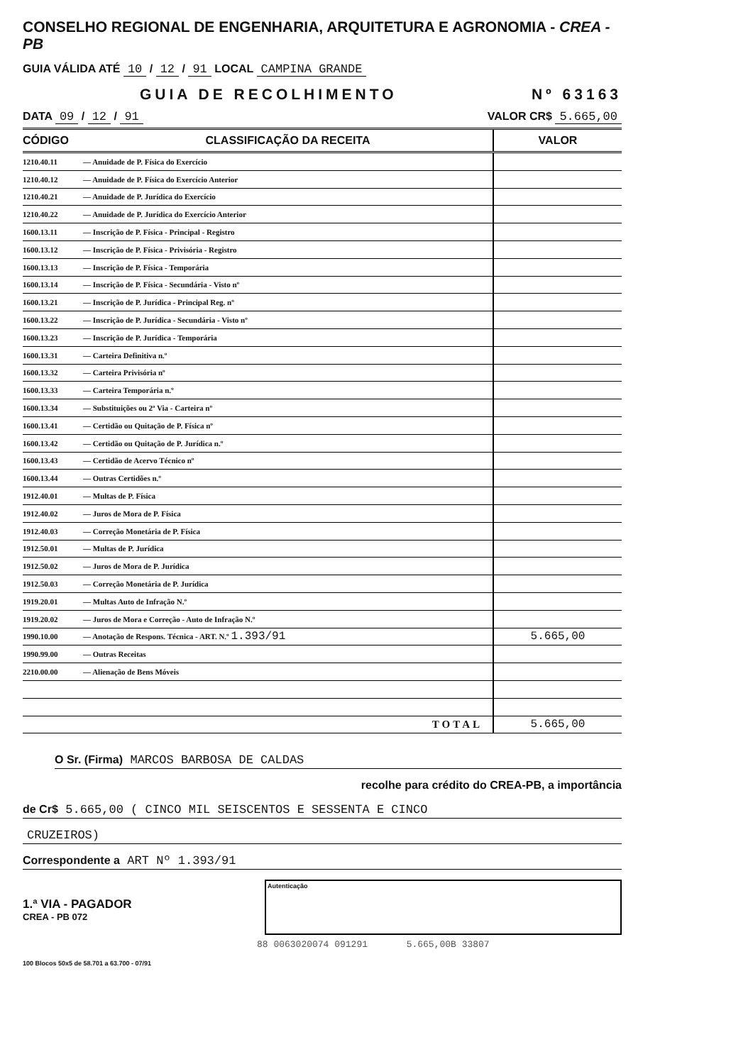CONSELHO REGIONAL DE ENGENHARIA, ARQUITETURA E AGRONOMIA - CREA - PB
GUIA VÁLIDA ATÉ 10 / 12 / 91 LOCAL CAMPINA GRANDE
GUIA DE RECOLHIMENTO Nº 63163
DATA 09 / 12 / 91 VALOR CR$ 5.665,00
| CÓDIGO | CLASSIFICAÇÃO DA RECEITA | VALOR |
| --- | --- | --- |
| 1210.40.11 | — Anuidade de P. Física do Exercício | |
| 1210.40.12 | — Anuidade de P. Física do Exercício Anterior | |
| 1210.40.21 | — Anuidade de P. Jurídica do Exercício | |
| 1210.40.22 | — Anuidade de P. Jurídica do Exercício Anterior | |
| 1600.13.11 | — Inscrição de P. Física - Principal - Registro | |
| 1600.13.12 | — Inscrição de P. Física - Privisória - Registro | |
| 1600.13.13 | — Inscrição de P. Física - Temporária | |
| 1600.13.14 | — Inscrição de P. Física - Secundária - Visto nº | |
| 1600.13.21 | — Inscrição de P. Jurídica - Principal Reg. nº | |
| 1600.13.22 | — Inscrição de P. Jurídica - Secundária - Visto nº | |
| 1600.13.23 | — Inscrição de P. Jurídica - Temporária | |
| 1600.13.31 | — Carteira Definitiva n.º | |
| 1600.13.32 | — Carteira Privisória nº | |
| 1600.13.33 | — Carteira Temporária n.º | |
| 1600.13.34 | — Substituições ou 2ª Via - Carteira nº | |
| 1600.13.41 | — Certidão ou Quitação de P. Física nº | |
| 1600.13.42 | — Certidão ou Quitação de P. Jurídica n.º | |
| 1600.13.43 | — Certidão de Acervo Técnico nº | |
| 1600.13.44 | — Outras Certidões n.º | |
| 1912.40.01 | — Multas de P. Física | |
| 1912.40.02 | — Juros de Mora de P. Física | |
| 1912.40.03 | — Correção Monetária de P. Física | |
| 1912.50.01 | — Multas de P. Jurídica | |
| 1912.50.02 | — Juros de Mora de P. Jurídica | |
| 1912.50.03 | — Correção Monetária de P. Jurídica | |
| 1919.20.01 | — Multas Auto de Infração N.º | |
| 1919.20.02 | — Juros de Mora e Correção - Auto de Infração N.º | |
| 1990.10.00 | — Anotação de Respons. Técnica - ART. N.º 1.393/91 | 5.665,00 |
| 1990.99.00 | — Outras Receitas | |
| 2210.00.00 | — Alienação de Bens Móveis | |
| | TOTAL | 5.665,00 |
O Sr. (Firma) MARCOS BARBOSA DE CALDAS
recolhe para crédito do CREA-PB, a importância
de Cr$ 5.665,00 ( CINCO MIL SEISCENTOS E SESSENTA E CINCO
CRUZEIROS)
Correspondente a ART Nº 1.393/91
1.ª VIA - PAGADOR
CREA - PB 072
Autenticação
88 0063020074 091291 5.665,00B 33807
100 Blocos 50x5 de 58.701 a 63.700 - 07/91